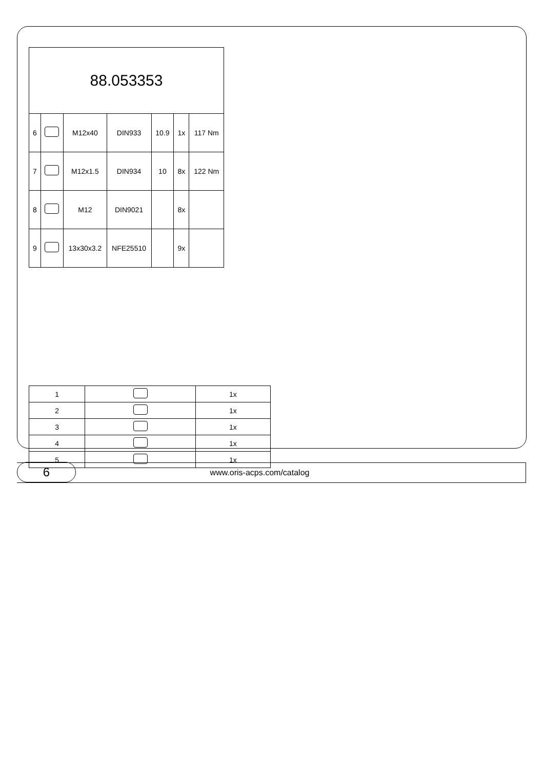| 88.053353 | | | | | | |
| --- | --- | --- | --- | --- | --- | --- |
| 6 | | M12x40 | DIN933 | 10.9 | 1x | 117 Nm |
| 7 | | M12x1.5 | DIN934 | 10 | 8x | 122 Nm |
| 8 | | M12 | DIN9021 | | 8x | |
| 9 | | 13x30x3.2 | NFE25510 | | 9x | |
| 1 | | 1x |
| 2 | | 1x |
| 3 | | 1x |
| 4 | | 1x |
| 5 | | 1x |
6
www.oris-acps.com/catalog